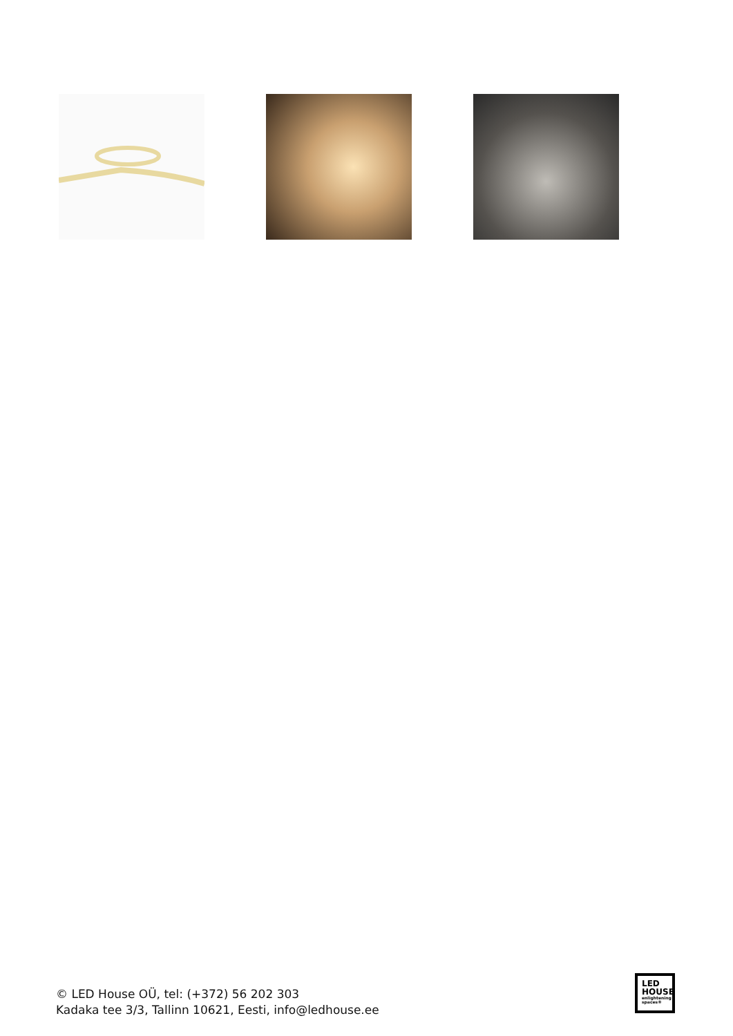© LED House OÜ, tel: (+372) 56 202 303
Kadaka tee 3/3, Tallinn 10621, Eesti, info@ledhouse.ee
LED
HOUSE
enlightening
spaces®